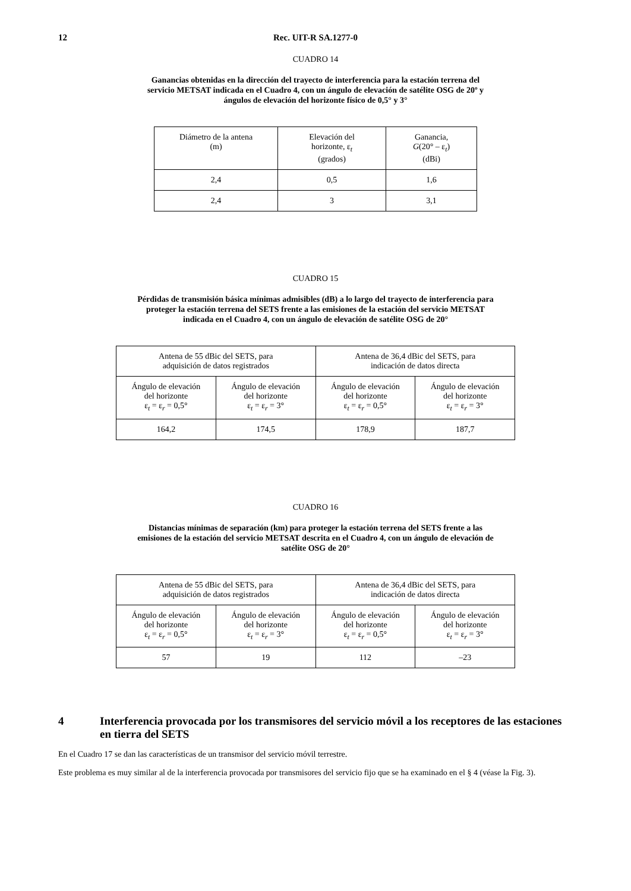12 Rec. UIT-R SA.1277-0
CUADRO 14
Ganancias obtenidas en la dirección del trayecto de interferencia para la estación terrena del servicio METSAT indicada en el Cuadro 4, con un ángulo de elevación de satélite OSG de 20º y ángulos de elevación del horizonte físico de 0,5° y 3°
| Diámetro de la antena (m) | Elevación del horizonte, ε<sub>t</sub> (grados) | Ganancia, G (20° – ε<sub>t</sub>) (dBi) |
| 2,4 | 0,5 | 1,6 |
| 2,4 | 3 | 3,1 |
CUADRO 15
Pérdidas de transmisión básica mínimas admisibles (dB) a lo largo del trayecto de interferencia para proteger la estación terrena del SETS frente a las emisiones de la estación del servicio METSAT indicada en el Cuadro 4, con un ángulo de elevación de satélite OSG de 20°
| Antena de 55 dBic del SETS, para adquisición de datos registrados | | Antena de 36,4 dBic del SETS, para indicación de datos directa | |
| Ángulo de elevación del horizonte ε<sub>t</sub> = ε<sub>r</sub> = 0,5° | Ángulo de elevación del horizonte ε<sub>t</sub> = ε<sub>r</sub> = 3° | Ángulo de elevación del horizonte ε<sub>t</sub> = ε<sub>r</sub> = 0,5° | Ángulo de elevación del horizonte ε<sub>t</sub> = ε<sub>r</sub> = 3° |
| 164,2 | 174,5 | 178,9 | 187,7 |
CUADRO 16
Distancias mínimas de separación (km) para proteger la estación terrena del SETS frente a las emisiones de la estación del servicio METSAT descrita en el Cuadro 4, con un ángulo de elevación de satélite OSG de 20°
| Antena de 55 dBic del SETS, para adquisición de datos registrados | | Antena de 36,4 dBic del SETS, para indicación de datos directa | |
| Ángulo de elevación del horizonte ε<sub>t</sub> = ε<sub>r</sub> = 0,5° | Ángulo de elevación del horizonte ε<sub>t</sub> = ε<sub>r</sub> = 3° | Ángulo de elevación del horizonte ε<sub>t</sub> = ε<sub>r</sub> = 0,5° | Ángulo de elevación del horizonte ε<sub>t</sub> = ε<sub>r</sub> = 3° |
| 57 | 19 | 112 | –23 |
4 Interferencia provocada por los transmisores del servicio móvil a los receptores de las estaciones en tierra del SETS
En el Cuadro 17 se dan las características de un transmisor del servicio móvil terrestre.
Este problema es muy similar al de la interferencia provocada por transmisores del servicio fijo que se ha examinado en el § 4 (véase la Fig. 3).